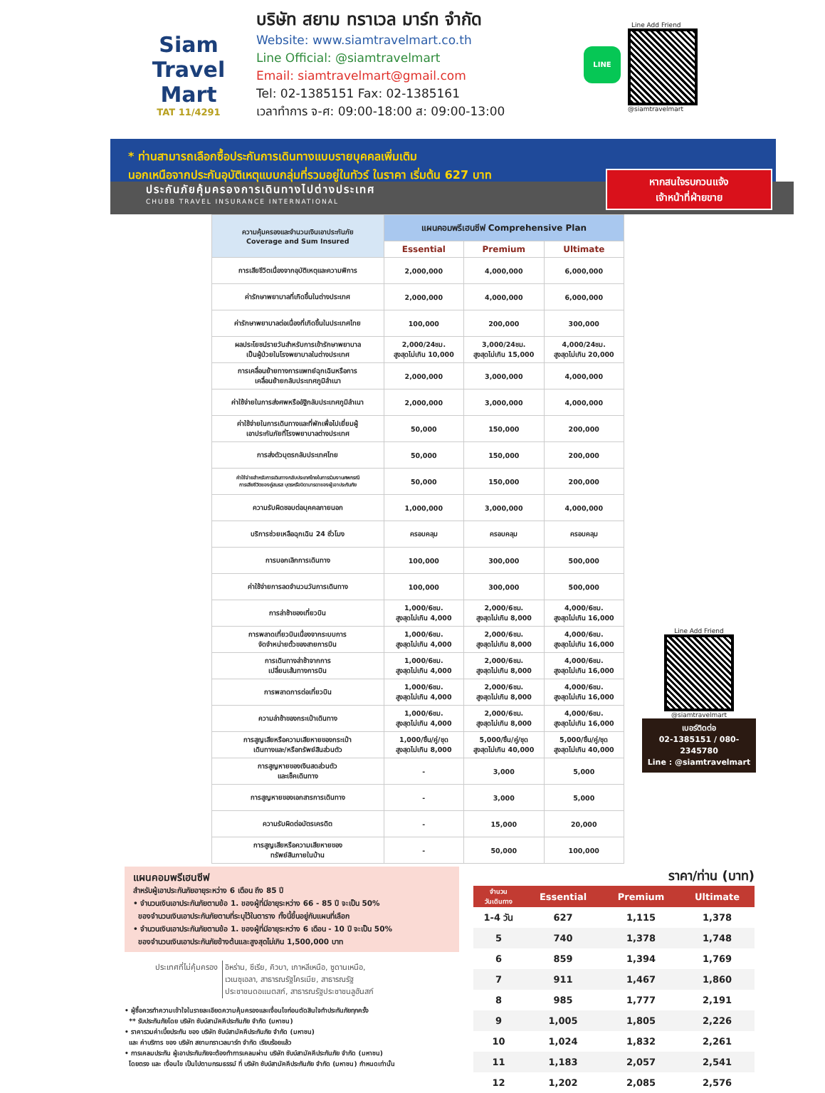Siam
Travel Mart
TAT 11/4291
บริษัท สยาม ทราเวล มาร์ท จำกัด
Website: www.siamtravelmart.co.th
Line Official: @siamtravelmart
Email: siamtravelmart@gmail.com
Tel: 02-1385151 Fax: 02-1385161
เวลาทำการ จ-ศ: 09:00-18:00 ส: 09:00-13:00
LINE
Line Add Friend
@siamtravelmart
* ท่านสามารถเลือกซื้อประกันการเดินทางแบบรายบุคคลเพิ่มเติม
นอกเหนือจากประกันอุบัติเหตุแบบกลุ่มที่รวมอยู่ในทัวร์ ในราคา เริ่มต้น 627 บาท
หากสนใจรบกวนแจ้ง
เจ้าหน้าที่ฝ่ายขาย
ประกันภัยคุ้มครองการเดินทางไปต่างประเทศ
CHUBB TRAVEL INSURANCE INTERNATIONAL
| ความคุ้มครองและจำนวนเงินเอาประกันภัย Coverage and Sum Insured | แผนคอมพรีเฮนซีฟ Comprehensive Plan | | |
| --- | --- | --- | --- |
| | Essential | Premium | Ultimate |
| การเสียชีวิตเนื่องจากอุบัติเหตุและความพิการ | 2,000,000 | 4,000,000 | 6,000,000 |
| ค่ารักษาพยาบาลที่เกิดขึ้นในต่างประเทศ | 2,000,000 | 4,000,000 | 6,000,000 |
| ค่ารักษาพยาบาลต่อเนื่องที่เกิดขึ้นในประเทศไทย | 100,000 | 200,000 | 300,000 |
| ผลประโยชน์รายวันสำหรับการเข้ารักษาพยาบาล เป็นผู้ป่วยในโรงพยาบาลในต่างประเทศ | 2,000/24ชม. สูงสุดไม่เกิน 10,000 | 3,000/24ชม. สูงสุดไม่เกิน 15,000 | 4,000/24ชม. สูงสุดไม่เกิน 20,000 |
| การเคลื่อนย้ายทางการแพทย์ฉุกเฉินหรือการ เคลื่อนย้ายกลับประเทศภูมิลำเนา | 2,000,000 | 3,000,000 | 4,000,000 |
| ค่าใช้จ่ายในการส่งศพหรืออัฐิกลับประเทศภูมิลำเนา | 2,000,000 | 3,000,000 | 4,000,000 |
| ค่าใช้จ่ายในการเดินทางและที่พักเพื่อไปเยี่ยมผู้ เอาประกันภัยที่โรงพยาบาลต่างประเทศ | 50,000 | 150,000 | 200,000 |
| การส่งตัวบุตรกลับประเทศไทย | 50,000 | 150,000 | 200,000 |
| ค่าใช้จ่ายสำหรับการเดินทางกลับประเทศไทยในการร่วมงานศพกรณี การเสียชีวิตของคู่สมรส บุตรหรือบิดามารดาของผู้เอาประกันภัย | 50,000 | 150,000 | 200,000 |
| ความรับผิดชอบต่อบุคคลภายนอก | 1,000,000 | 3,000,000 | 4,000,000 |
| บริการช่วยเหลือฉุกเฉิน 24 ชั่วโมง | ครอบคลุม | ครอบคลุม | ครอบคลุม |
| การบอกเลิกการเดินทาง | 100,000 | 300,000 | 500,000 |
| ค่าใช้จ่ายการลดจำนวนวันการเดินทาง | 100,000 | 300,000 | 500,000 |
| การล่าช้าของเที่ยวบิน | 1,000/6ชม. สูงสุดไม่เกิน 4,000 | 2,000/6ชม. สูงสุดไม่เกิน 8,000 | 4,000/6ชม. สูงสุดไม่เกิน 16,000 |
| การพลาดเที่ยวบินเนื่องจากระบบการ จัดจำหน่ายตั๋วของสายการบิน | 1,000/6ชม. สูงสุดไม่เกิน 4,000 | 2,000/6ชม. สูงสุดไม่เกิน 8,000 | 4,000/6ชม. สูงสุดไม่เกิน 16,000 |
| การเดินทางล่าช้าจากการ เปลี่ยนเส้นทางการบิน | 1,000/6ชม. สูงสุดไม่เกิน 4,000 | 2,000/6ชม. สูงสุดไม่เกิน 8,000 | 4,000/6ชม. สูงสุดไม่เกิน 16,000 |
| การพลาดการต่อเที่ยวบิน | 1,000/6ชม. สูงสุดไม่เกิน 4,000 | 2,000/6ชม. สูงสุดไม่เกิน 8,000 | 4,000/6ชม. สูงสุดไม่เกิน 16,000 |
| ความล่าช้าของกระเป๋าเดินทาง | 1,000/6ชม. สูงสุดไม่เกิน 4,000 | 2,000/6ชม. สูงสุดไม่เกิน 8,000 | 4,000/6ชม. สูงสุดไม่เกิน 16,000 |
| การสูญเสียหรือความเสียหายของกระเป๋า เดินทางและ/หรือทรัพย์สินส่วนตัว | 1,000/ชิ้น/คู่/ชุด สูงสุดไม่เกิน 8,000 | 5,000/ชิ้น/คู่/ชุด สูงสุดไม่เกิน 40,000 | 5,000/ชิ้น/คู่/ชุด สูงสุดไม่เกิน 40,000 |
| การสูญหายของเงินสดส่วนตัว และเช็คเดินทาง | - | 3,000 | 5,000 |
| การสูญหายของเอกสารการเดินทาง | - | 3,000 | 5,000 |
| ความรับผิดต่อบัตรเครดิต | - | 15,000 | 20,000 |
| การสูญเสียหรือความเสียหายของ ทรัพย์สินภายในบ้าน | - | 50,000 | 100,000 |
Line Add Friend
@siamtravelmart
เบอร์ติดต่อ
02-1385151 / 080-2345780
Line : @siamtravelmart
แผนคอมพรีเฮนซีฟ
สำหรับผู้เอาประกันภัยอายุระหว่าง 6 เดือน ถึง 85 ปี
• จำนวนเงินเอาประกันภัยตามข้อ 1. ของผู้ที่มีอายุระหว่าง 66 - 85 ปี จะเป็น 50%
ของจำนวนเงินเอาประกันภัยตามที่ระบุไว้ในตาราง ทั้งนี้ขึ้นอยู่กับแผนที่เลือก
• จำนวนเงินเอาประกันภัยตามข้อ 1. ของผู้ที่มีอายุระหว่าง 6 เดือน - 10 ปี จะเป็น 50%
ของจำนวนเงินเอาประกันภัยข้างต้นและสูงสุดไม่เกิน 1,500,000 บาท
| ประเทศที่ไม่คุ้มครอง | อิหร่าน, ซีเรีย, คิวบา, เกาหลีเหนือ, ซูดานเหนือ, เวเนซุเอลา, สาธารณรัฐไครเมีย, สาธารณรัฐ ประชาชนดอแนตสก์, สาธารณรัฐประชาชนลูฮันสก์ |
• ผู้ซื้อควรทำความเข้าใจในรายละเอียดความคุ้มครองและเงื่อนไขก่อนตัดสินใจทำประกันภัยทุกครั้ง
** รับประกันภัยโดย บริษัท ชับบ์สามัคคีประกันภัย จำกัด (มหาชน)
• ราคารวมค่าเบี้ยประกัน ของ บริษัท ชับบ์สามัคคีประกันภัย จำกัด (มหาชน)
และ ค่าบริการ ของ บริษัท สยามทราเวลมาร์ท จำกัด เรียบร้อยแล้ว
• การเคลมประกัน ผู้เอาประกันภัยจะต้องทำการเคลมผ่าน บริษัท ชับบ์สามัคคีประกันภัย จำกัด (มหาชน)
โดยตรง และ เงื่อนไข เป็นไปตามกรมธรรม์ ที่ บริษัท ชับบ์สามัคคีประกันภัย จำกัด (มหาชน) กำหนดเท่านั้น
ราคา/ท่าน (บาท)
| จำนวน วันเดินทาง | Essential | Premium | Ultimate |
| --- | --- | --- | --- |
| 1-4 วัน | 627 | 1,115 | 1,378 |
| 5 | 740 | 1,378 | 1,748 |
| 6 | 859 | 1,394 | 1,769 |
| 7 | 911 | 1,467 | 1,860 |
| 8 | 985 | 1,777 | 2,191 |
| 9 | 1,005 | 1,805 | 2,226 |
| 10 | 1,024 | 1,832 | 2,261 |
| 11 | 1,183 | 2,057 | 2,541 |
| 12 | 1,202 | 2,085 | 2,576 |